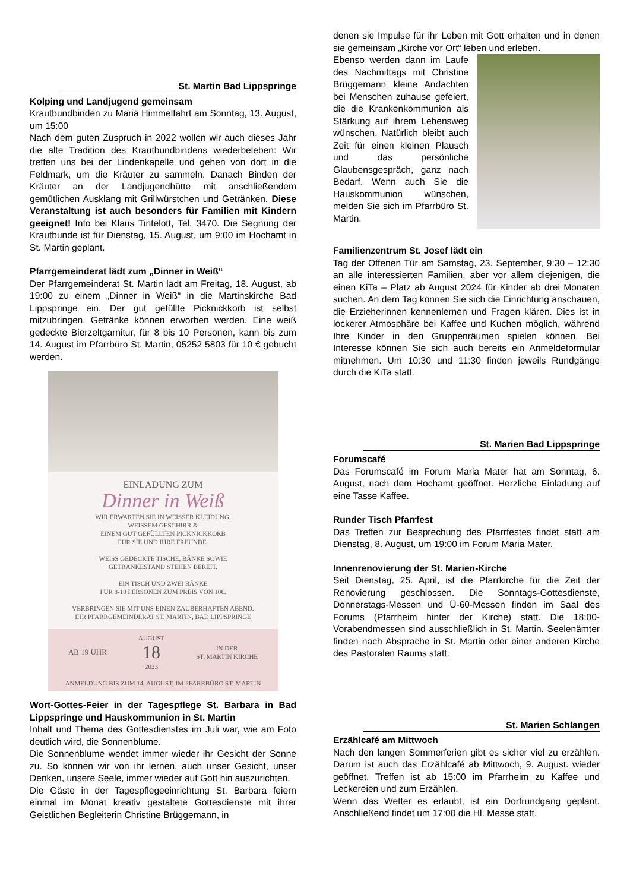St. Martin Bad Lippspringe
Kolping und Landjugend gemeinsam
Krautbundbinden zu Mariä Himmelfahrt am Sonntag, 13. August, um 15:00
Nach dem guten Zuspruch in 2022 wollen wir auch dieses Jahr die alte Tradition des Krautbundbindens wiederbeleben: Wir treffen uns bei der Lindenkapelle und gehen von dort in die Feldmark, um die Kräuter zu sammeln. Danach Binden der Kräuter an der Landjugendhütte mit anschließendem gemütlichen Ausklang mit Grillwürstchen und Getränken. Diese Veranstaltung ist auch besonders für Familien mit Kindern geeignet! Info bei Klaus Tintelott, Tel. 3470. Die Segnung der Krautbunde ist für Dienstag, 15. August, um 9:00 im Hochamt in St. Martin geplant.
Pfarrgemeinderat lädt zum „Dinner in Weiß“
Der Pfarrgemeinderat St. Martin lädt am Freitag, 18. August, ab 19:00 zu einem „Dinner in Weiß“ in die Martinskirche Bad Lippspringe ein. Der gut gefüllte Picknickkorb ist selbst mitzubringen. Getränke können erworben werden. Eine weiß gedeckte Bierzeltgarnitur, für 8 bis 10 Personen, kann bis zum 14. August im Pfarrbüro St. Martin, 05252 5803 für 10 € gebucht werden.
EINLADUNG ZUM
Dinner in Weiß
WIR ERWARTEN SIE IN WEISSER KLEIDUNG,
WEISSEM GESCHIRR &
EINEM GUT GEFÜLLTEN PICKNICKKORB
FÜR SIE UND IHRE FREUNDE.
WEISS GEDECKTE TISCHE, BÄNKE SOWIE
GETRÄNKESTAND STEHEN BEREIT.
EIN TISCH UND ZWEI BÄNKE
FÜR 8-10 PERSONEN ZUM PREIS VON 10€.
VERBRINGEN SIE MIT UNS EINEN ZAUBERHAFTEN ABEND.
IHR PFARRGEMEINDERAT ST. MARTIN, BAD LIPPSPRINGE
AB 19 UHR AUGUST
18
2023 IN DER
ST. MARTIN KIRCHE
ANMELDUNG BIS ZUM 14. AUGUST, IM PFARRBÜRO ST. MARTIN
Wort-Gottes-Feier in der Tagespflege St. Barbara in Bad Lippspringe und Hauskommunion in St. Martin
Inhalt und Thema des Gottesdienstes im Juli war, wie am Foto deutlich wird, die Sonnenblume.
Die Sonnenblume wendet immer wieder ihr Gesicht der Sonne zu. So können wir von ihr lernen, auch unser Gesicht, unser Denken, unsere Seele, immer wieder auf Gott hin auszurichten.
Die Gäste in der Tagespflegeeinrichtung St. Barbara feiern einmal im Monat kreativ gestaltete Gottesdienste mit ihrer Geistlichen Begleiterin Christine Brüggemann, in
denen sie Impulse für ihr Leben mit Gott erhalten und in denen sie gemeinsam „Kirche vor Ort“ leben und erleben.
Ebenso werden dann im Laufe des Nachmittags mit Christine Brüggemann kleine Andachten bei Menschen zuhause gefeiert, die die Krankenkommunion als Stärkung auf ihrem Lebensweg wünschen. Natürlich bleibt auch Zeit für einen kleinen Plausch und das persönliche Glaubensgespräch, ganz nach Bedarf. Wenn auch Sie die Hauskommunion wünschen, melden Sie sich im Pfarrbüro St. Martin.
Familienzentrum St. Josef lädt ein
Tag der Offenen Tür am Samstag, 23. September, 9:30 – 12:30 an alle interessierten Familien, aber vor allem diejenigen, die einen KiTa – Platz ab August 2024 für Kinder ab drei Monaten suchen. An dem Tag können Sie sich die Einrichtung anschauen, die Erzieherinnen kennenlernen und Fragen klären. Dies ist in lockerer Atmosphäre bei Kaffee und Kuchen möglich, während Ihre Kinder in den Gruppenräumen spielen können. Bei Interesse können Sie sich auch bereits ein Anmeldeformular mitnehmen. Um 10:30 und 11:30 finden jeweils Rundgänge durch die KiTa statt.
St. Marien Bad Lippspringe
Forumscafé
Das Forumscafé im Forum Maria Mater hat am Sonntag, 6. August, nach dem Hochamt geöffnet. Herzliche Einladung auf eine Tasse Kaffee.
Runder Tisch Pfarrfest
Das Treffen zur Besprechung des Pfarrfestes findet statt am Dienstag, 8. August, um 19:00 im Forum Maria Mater.
Innenrenovierung der St. Marien-Kirche
Seit Dienstag, 25. April, ist die Pfarrkirche für die Zeit der Renovierung geschlossen. Die Sonntags-Gottesdienste, Donnerstags-Messen und Ü-60-Messen finden im Saal des Forums (Pfarrheim hinter der Kirche) statt. Die 18:00-Vorabendmessen sind ausschließlich in St. Martin. Seelenämter finden nach Absprache in St. Martin oder einer anderen Kirche des Pastoralen Raums statt.
St. Marien Schlangen
Erzählcafé am Mittwoch
Nach den langen Sommerferien gibt es sicher viel zu erzählen. Darum ist auch das Erzählcafé ab Mittwoch, 9. August. wieder geöffnet. Treffen ist ab 15:00 im Pfarrheim zu Kaffee und Leckereien und zum Erzählen.
Wenn das Wetter es erlaubt, ist ein Dorfrundgang geplant. Anschließend findet um 17:00 die Hl. Messe statt.